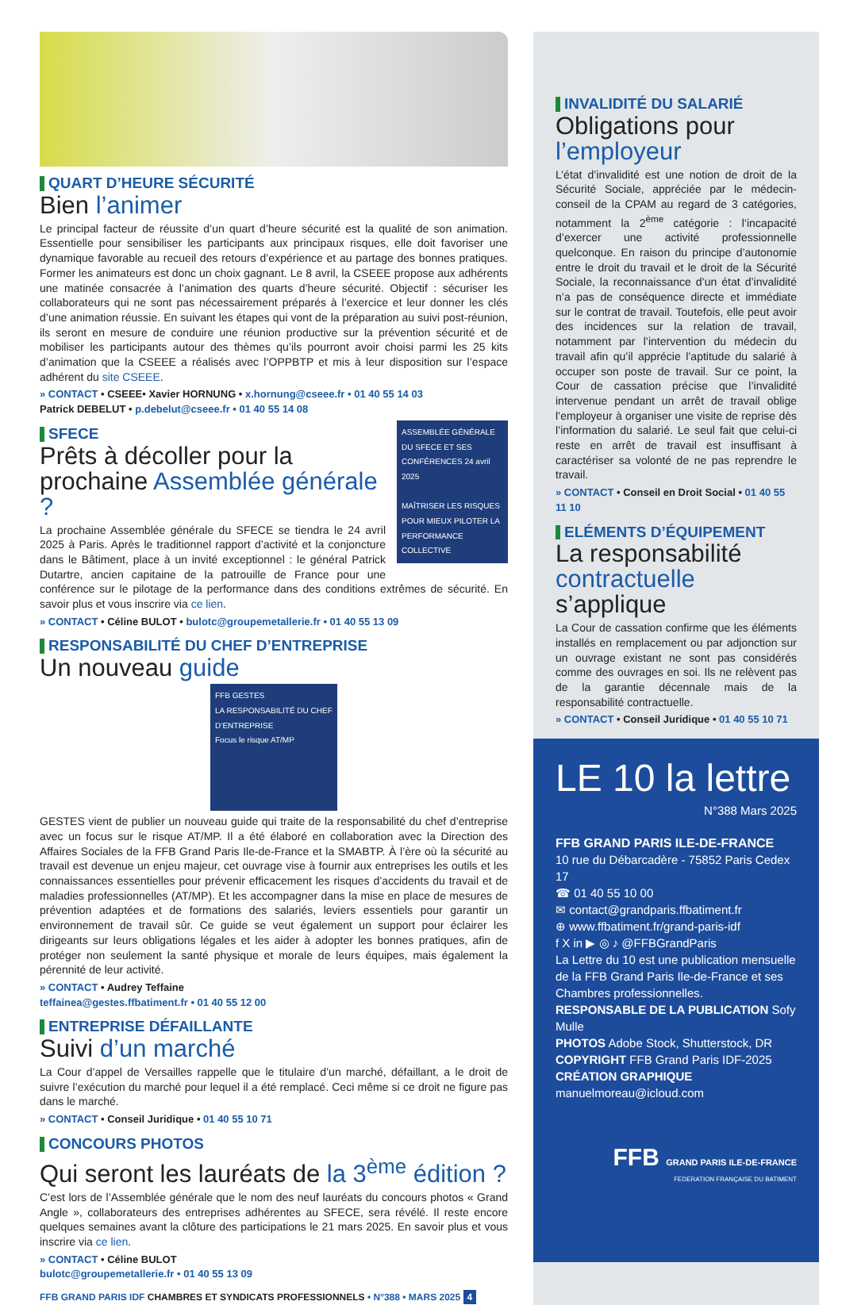QUART D’HEURE SÉCURITÉ
Bien l’animer
Le principal facteur de réussite d’un quart d’heure sécurité est la qualité de son animation. Essentielle pour sensibiliser les participants aux principaux risques, elle doit favoriser une dynamique favorable au recueil des retours d’expérience et au partage des bonnes pratiques. Former les animateurs est donc un choix gagnant. Le 8 avril, la CSEEE propose aux adhérents une matinée consacrée à l’animation des quarts d’heure sécurité. Objectif : sécuriser les collaborateurs qui ne sont pas nécessairement préparés à l’exercice et leur donner les clés d’une animation réussie. En suivant les étapes qui vont de la préparation au suivi post-réunion, ils seront en mesure de conduire une réunion productive sur la prévention sécurité et de mobiliser les participants autour des thèmes qu’ils pourront avoir choisi parmi les 25 kits d’animation que la CSEEE a réalisés avec l’OPPBTP et mis à leur disposition sur l’espace adhérent du site CSEEE.
» CONTACT • CSEEE• Xavier HORNUNG • x.hornung@cseee.fr • 01 40 55 14 03
Patrick DEBELUT • p.debelut@cseee.fr • 01 40 55 14 08
ASSEMBLÉE GÉNÉRALE DU SFECE ET SES CONFÉRENCES 24 avril 2025
MAÎTRISER LES RISQUES POUR MIEUX PILOTER LA PERFORMANCE COLLECTIVE
SFECE
Prêts à décoller pour la prochaine Assemblée générale ?
La prochaine Assemblée générale du SFECE se tiendra le 24 avril 2025 à Paris. Après le traditionnel rapport d’activité et la conjoncture dans le Bâtiment, place à un invité exceptionnel : le général Patrick Dutartre, ancien capitaine de la patrouille de France pour une conférence sur le pilotage de la performance dans des conditions extrêmes de sécurité. En savoir plus et vous inscrire via ce lien.
» CONTACT • Céline BULOT • bulotc@groupemetallerie.fr • 01 40 55 13 09
RESPONSABILITÉ DU CHEF D’ENTREPRISE
Un nouveau guide
FFB GESTES
LA RESPONSABILITÉ DU CHEF D’ENTREPRISE
Focus le risque AT/MP
GESTES vient de publier un nouveau guide qui traite de la responsabilité du chef d’entreprise avec un focus sur le risque AT/MP. Il a été élaboré en collaboration avec la Direction des Affaires Sociales de la FFB Grand Paris Ile-de-France et la SMABTP. À l’ère où la sécurité au travail est devenue un enjeu majeur, cet ouvrage vise à fournir aux entreprises les outils et les connaissances essentielles pour prévenir efficacement les risques d’accidents du travail et de maladies professionnelles (AT/MP). Et les accompagner dans la mise en place de mesures de prévention adaptées et de formations des salariés, leviers essentiels pour garantir un environnement de travail sûr. Ce guide se veut également un support pour éclairer les dirigeants sur leurs obligations légales et les aider à adopter les bonnes pratiques, afin de protéger non seulement la santé physique et morale de leurs équipes, mais également la pérennité de leur activité.
» CONTACT • Audrey Teffaine
teffainea@gestes.ffbatiment.fr • 01 40 55 12 00
ENTREPRISE DÉFAILLANTE
Suivi d’un marché
La Cour d’appel de Versailles rappelle que le titulaire d’un marché, défaillant, a le droit de suivre l’exécution du marché pour lequel il a été remplacé. Ceci même si ce droit ne figure pas dans le marché.
» CONTACT • Conseil Juridique • 01 40 55 10 71
CONCOURS PHOTOS
Qui seront les lauréats de la 3<sup>ème</sup> édition ?
C’est lors de l’Assemblée générale que le nom des neuf lauréats du concours photos « Grand Angle », collaborateurs des entreprises adhérentes au SFECE, sera révélé. Il reste encore quelques semaines avant la clôture des participations le 21 mars 2025. En savoir plus et vous inscrire via ce lien.
» CONTACT • Céline BULOT
bulotc@groupemetallerie.fr • 01 40 55 13 09
FFB GRAND PARIS IDF CHAMBRES ET SYNDICATS PROFESSIONNELS • N°388 • MARS 2025 4
INVALIDITÉ DU SALARIÉ
Obligations pour l’employeur
L’état d’invalidité est une notion de droit de la Sécurité Sociale, appréciée par le médecin-conseil de la CPAM au regard de 3 catégories, notamment la 2<sup>ème</sup> catégorie : l’incapacité d’exercer une activité professionnelle quelconque. En raison du principe d’autonomie entre le droit du travail et le droit de la Sécurité Sociale, la reconnaissance d’un état d’invalidité n’a pas de conséquence directe et immédiate sur le contrat de travail. Toutefois, elle peut avoir des incidences sur la relation de travail, notamment par l’intervention du médecin du travail afin qu’il apprécie l’aptitude du salarié à occuper son poste de travail. Sur ce point, la Cour de cassation précise que l’invalidité intervenue pendant un arrêt de travail oblige l’employeur à organiser une visite de reprise dès l’information du salarié. Le seul fait que celui-ci reste en arrêt de travail est insuffisant à caractériser sa volonté de ne pas reprendre le travail.
» CONTACT • Conseil en Droit Social • 01 40 55 11 10
ELÉMENTS D’ÉQUIPEMENT
La responsabilité contractuelle s’applique
La Cour de cassation confirme que les éléments installés en remplacement ou par adjonction sur un ouvrage existant ne sont pas considérés comme des ouvrages en soi. Ils ne relèvent pas de la garantie décennale mais de la responsabilité contractuelle.
» CONTACT • Conseil Juridique • 01 40 55 10 71
LE 10 la lettre
N°388 Mars 2025
FFB GRAND PARIS ILE-DE-FRANCE
10 rue du Débarcadère - 75852 Paris Cedex 17
☎ 01 40 55 10 00
✉ contact@grandparis.ffbatiment.fr
⊕ www.ffbatiment.fr/grand-paris-idf
f X in ▶ ◎ ♪ @FFBGrandParis
La Lettre du 10 est une publication mensuelle de la FFB Grand Paris Ile-de-France et ses Chambres professionnelles.
RESPONSABLE DE LA PUBLICATION Sofy Mulle
PHOTOS Adobe Stock, Shutterstock, DR
COPYRIGHT FFB Grand Paris IDF-2025
CRÉATION GRAPHIQUE
manuelmoreau@icloud.com
FFB GRAND PARIS ILE-DE-FRANCE
FEDERATION FRANÇAISE DU BATIMENT